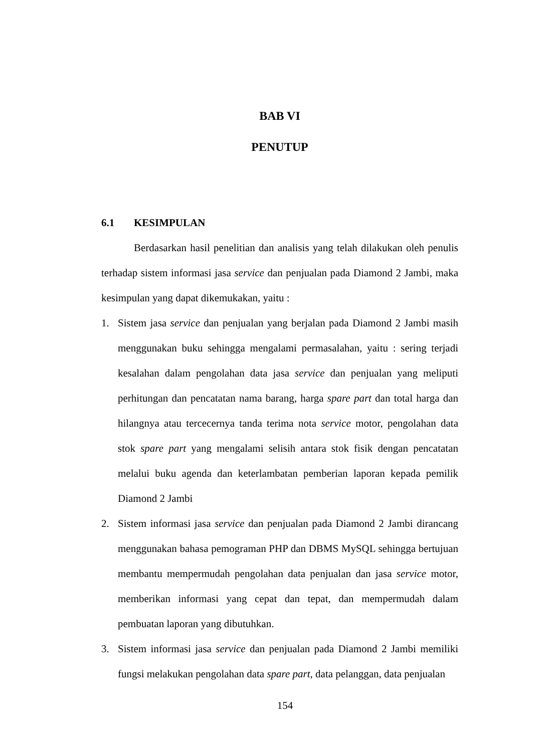BAB VI
PENUTUP
6.1 KESIMPULAN
Berdasarkan hasil penelitian dan analisis yang telah dilakukan oleh penulis terhadap sistem informasi jasa service dan penjualan pada Diamond 2 Jambi, maka kesimpulan yang dapat dikemukakan, yaitu :
1. Sistem jasa service dan penjualan yang berjalan pada Diamond 2 Jambi masih menggunakan buku sehingga mengalami permasalahan, yaitu : sering terjadi kesalahan dalam pengolahan data jasa service dan penjualan yang meliputi perhitungan dan pencatatan nama barang, harga spare part dan total harga dan hilangnya atau tercecernya tanda terima nota service motor, pengolahan data stok spare part yang mengalami selisih antara stok fisik dengan pencatatan melalui buku agenda dan keterlambatan pemberian laporan kepada pemilik Diamond 2 Jambi
2. Sistem informasi jasa service dan penjualan pada Diamond 2 Jambi dirancang menggunakan bahasa pemograman PHP dan DBMS MySQL sehingga bertujuan membantu mempermudah pengolahan data penjualan dan jasa service motor, memberikan informasi yang cepat dan tepat, dan mempermudah dalam pembuatan laporan yang dibutuhkan.
3. Sistem informasi jasa service dan penjualan pada Diamond 2 Jambi memiliki fungsi melakukan pengolahan data spare part, data pelanggan, data penjualan
154